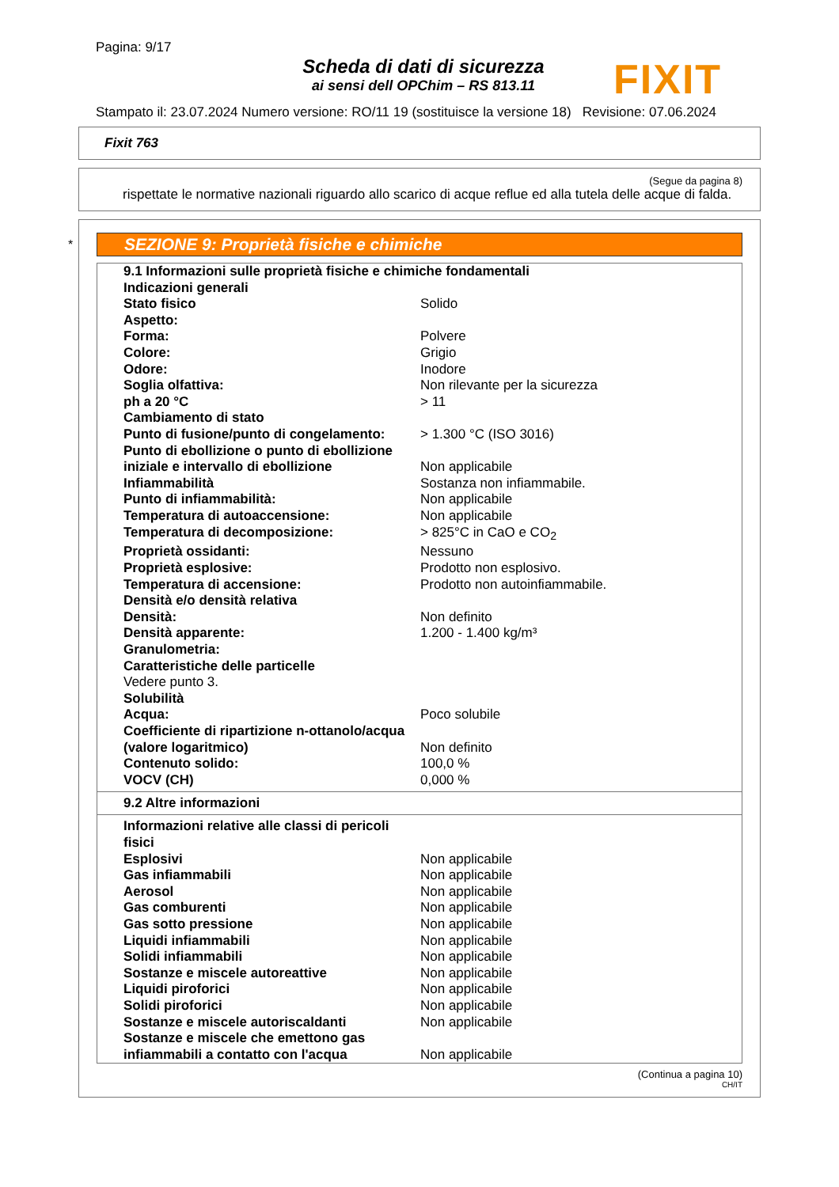Pagina: 9/17
Scheda di dati di sicurezza
ai sensi dell OPChim – RS 813.11
FIXIT
Stampato il: 23.07.2024 Numero versione: RO/11 19 (sostituisce la versione 18) Revisione: 07.06.2024
Fixit 763
(Segue da pagina 8)
rispettate le normative nazionali riguardo allo scarico di acque reflue ed alla tutela delle acque di falda.
*
SEZIONE 9: Proprietà fisiche e chimiche
| 9.1 Informazioni sulle proprietà fisiche e chimiche fondamentali | |
| Indicazioni generali | |
| Stato fisico | Solido |
| Aspetto: | |
| Forma: | Polvere |
| Colore: | Grigio |
| Odore: | Inodore |
| Soglia olfattiva: | Non rilevante per la sicurezza |
| ph a 20 °C | > 11 |
| Cambiamento di stato | |
| Punto di fusione/punto di congelamento: | > 1.300 °C (ISO 3016) |
| Punto di ebollizione o punto di ebollizione iniziale e intervallo di ebollizione | Non applicabile |
| Infiammabilità | Sostanza non infiammabile. |
| Punto di infiammabilità: | Non applicabile |
| Temperatura di autoaccensione: | Non applicabile |
| Temperatura di decomposizione: | > 825°C in CaO e CO<sub>2</sub> |
| Proprietà ossidanti: | Nessuno |
| Proprietà esplosive: | Prodotto non esplosivo. |
| Temperatura di accensione: | Prodotto non autoinfiammabile. |
| Densità e/o densità relativa | |
| Densità: | Non definito |
| Densità apparente: | 1.200 - 1.400 kg/m³ |
| Granulometria: | |
| Caratteristiche delle particelle | |
| Vedere punto 3. | |
| Solubilità | |
| Acqua: | Poco solubile |
| Coefficiente di ripartizione n-ottanolo/acqua (valore logaritmico) | Non definito |
| Contenuto solido: | 100,0 % |
| VOCV (CH) | 0,000 % |
9.2 Altre informazioni
| Informazioni relative alle classi di pericoli fisici | |
| Esplosivi | Non applicabile |
| Gas infiammabili | Non applicabile |
| Aerosol | Non applicabile |
| Gas comburenti | Non applicabile |
| Gas sotto pressione | Non applicabile |
| Liquidi infiammabili | Non applicabile |
| Solidi infiammabili | Non applicabile |
| Sostanze e miscele autoreattive | Non applicabile |
| Liquidi piroforici | Non applicabile |
| Solidi piroforici | Non applicabile |
| Sostanze e miscele autoriscaldanti | Non applicabile |
| Sostanze e miscele che emettono gas infiammabili a contatto con l'acqua | Non applicabile |
(Continua a pagina 10)
CH/IT